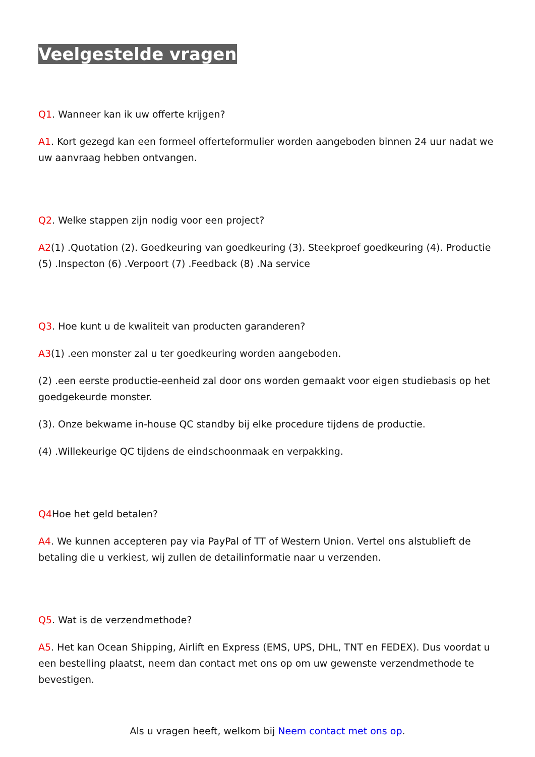Veelgestelde vragen
Q1. Wanneer kan ik uw offerte krijgen?
A1. Kort gezegd kan een formeel offerteformulier worden aangeboden binnen 24 uur nadat we uw aanvraag hebben ontvangen.
Q2. Welke stappen zijn nodig voor een project?
A2(1) .Quotation (2). Goedkeuring van goedkeuring (3). Steekproef goedkeuring (4). Productie (5) .Inspecton (6) .Verpoort (7) .Feedback (8) .Na service
Q3. Hoe kunt u de kwaliteit van producten garanderen?
A3(1) .een monster zal u ter goedkeuring worden aangeboden.
(2) .een eerste productie-eenheid zal door ons worden gemaakt voor eigen studiebasis op het goedgekeurde monster.
(3). Onze bekwame in-house QC standby bij elke procedure tijdens de productie.
(4) .Willekeurige QC tijdens de eindschoonmaak en verpakking.
Q4 Hoe het geld betalen?
A4. We kunnen accepteren pay via PayPal of TT of Western Union. Vertel ons alstublieft de betaling die u verkiest, wij zullen de detailinformatie naar u verzenden.
Q5. Wat is de verzendmethode?
A5. Het kan Ocean Shipping, Airlift en Express (EMS, UPS, DHL, TNT en FEDEX). Dus voordat u een bestelling plaatst, neem dan contact met ons op om uw gewenste verzendmethode te bevestigen.
Als u vragen heeft, welkom bij Neem contact met ons op.